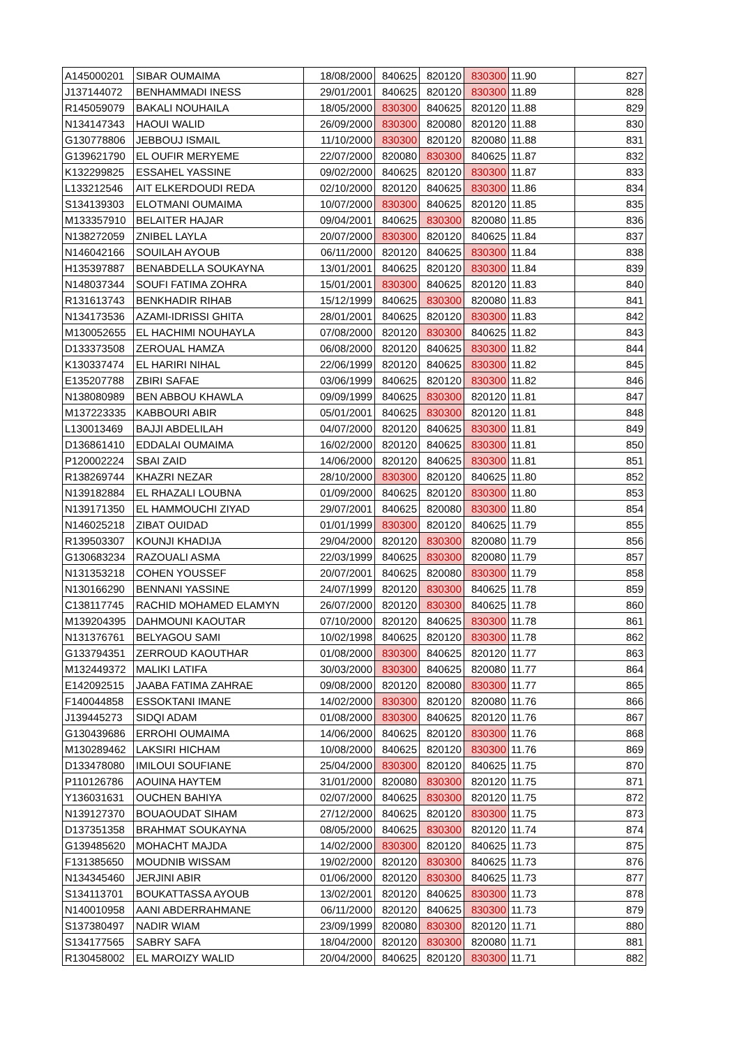| A145000201 | SIBAR OUMAIMA | 18/08/2000 | 840625 | 820120 | 830300 | 11.90 | 827 |
| J137144072 | BENHAMMADI INESS | 29/01/2001 | 840625 | 820120 | 830300 | 11.89 | 828 |
| R145059079 | BAKALI NOUHAILA | 18/05/2000 | 830300 | 840625 | 820120 | 11.88 | 829 |
| N134147343 | HAOUI WALID | 26/09/2000 | 830300 | 820080 | 820120 | 11.88 | 830 |
| G130778806 | JEBBOUJ ISMAIL | 11/10/2000 | 830300 | 820120 | 820080 | 11.88 | 831 |
| G139621790 | EL OUFIR MERYEME | 22/07/2000 | 820080 | 830300 | 840625 | 11.87 | 832 |
| K132299825 | ESSAHEL YASSINE | 09/02/2000 | 840625 | 820120 | 830300 | 11.87 | 833 |
| L133212546 | AIT ELKERDOUDI REDA | 02/10/2000 | 820120 | 840625 | 830300 | 11.86 | 834 |
| S134139303 | ELOTMANI OUMAIMA | 10/07/2000 | 830300 | 840625 | 820120 | 11.85 | 835 |
| M133357910 | BELAITER HAJAR | 09/04/2001 | 840625 | 830300 | 820080 | 11.85 | 836 |
| N138272059 | ZNIBEL LAYLA | 20/07/2000 | 830300 | 820120 | 840625 | 11.84 | 837 |
| N146042166 | SOUILAH AYOUB | 06/11/2000 | 820120 | 840625 | 830300 | 11.84 | 838 |
| H135397887 | BENABDELLA SOUKAYNA | 13/01/2001 | 840625 | 820120 | 830300 | 11.84 | 839 |
| N148037344 | SOUFI FATIMA ZOHRA | 15/01/2001 | 830300 | 840625 | 820120 | 11.83 | 840 |
| R131613743 | BENKHADIR RIHAB | 15/12/1999 | 840625 | 830300 | 820080 | 11.83 | 841 |
| N134173536 | AZAMI-IDRISSI GHITA | 28/01/2001 | 840625 | 820120 | 830300 | 11.83 | 842 |
| M130052655 | EL HACHIMI NOUHAYLA | 07/08/2000 | 820120 | 830300 | 840625 | 11.82 | 843 |
| D133373508 | ZEROUAL HAMZA | 06/08/2000 | 820120 | 840625 | 830300 | 11.82 | 844 |
| K130337474 | EL HARIRI NIHAL | 22/06/1999 | 820120 | 840625 | 830300 | 11.82 | 845 |
| E135207788 | ZBIRI SAFAE | 03/06/1999 | 840625 | 820120 | 830300 | 11.82 | 846 |
| N138080989 | BEN ABBOU KHAWLA | 09/09/1999 | 840625 | 830300 | 820120 | 11.81 | 847 |
| M137223335 | KABBOURI ABIR | 05/01/2001 | 840625 | 830300 | 820120 | 11.81 | 848 |
| L130013469 | BAJJI ABDELILAH | 04/07/2000 | 820120 | 840625 | 830300 | 11.81 | 849 |
| D136861410 | EDDALAI OUMAIMA | 16/02/2000 | 820120 | 840625 | 830300 | 11.81 | 850 |
| P120002224 | SBAI ZAID | 14/06/2000 | 820120 | 840625 | 830300 | 11.81 | 851 |
| R138269744 | KHAZRI NEZAR | 28/10/2000 | 830300 | 820120 | 840625 | 11.80 | 852 |
| N139182884 | EL RHAZALI LOUBNA | 01/09/2000 | 840625 | 820120 | 830300 | 11.80 | 853 |
| N139171350 | EL HAMMOUCHI ZIYAD | 29/07/2001 | 840625 | 820080 | 830300 | 11.80 | 854 |
| N146025218 | ZIBAT OUIDAD | 01/01/1999 | 830300 | 820120 | 840625 | 11.79 | 855 |
| R139503307 | KOUNJI KHADIJA | 29/04/2000 | 820120 | 830300 | 820080 | 11.79 | 856 |
| G130683234 | RAZOUALI ASMA | 22/03/1999 | 840625 | 830300 | 820080 | 11.79 | 857 |
| N131353218 | COHEN YOUSSEF | 20/07/2001 | 840625 | 820080 | 830300 | 11.79 | 858 |
| N130166290 | BENNANI YASSINE | 24/07/1999 | 820120 | 830300 | 840625 | 11.78 | 859 |
| C138117745 | RACHID MOHAMED ELAMYN | 26/07/2000 | 820120 | 830300 | 840625 | 11.78 | 860 |
| M139204395 | DAHMOUNI KAOUTAR | 07/10/2000 | 820120 | 840625 | 830300 | 11.78 | 861 |
| N131376761 | BELYAGOU SAMI | 10/02/1998 | 840625 | 820120 | 830300 | 11.78 | 862 |
| G133794351 | ZERROUD KAOUTHAR | 01/08/2000 | 830300 | 840625 | 820120 | 11.77 | 863 |
| M132449372 | MALIKI LATIFA | 30/03/2000 | 830300 | 840625 | 820080 | 11.77 | 864 |
| E142092515 | JAABA FATIMA ZAHRAE | 09/08/2000 | 820120 | 820080 | 830300 | 11.77 | 865 |
| F140044858 | ESSOKTANI IMANE | 14/02/2000 | 830300 | 820120 | 820080 | 11.76 | 866 |
| J139445273 | SIDQI ADAM | 01/08/2000 | 830300 | 840625 | 820120 | 11.76 | 867 |
| G130439686 | ERROHI OUMAIMA | 14/06/2000 | 840625 | 820120 | 830300 | 11.76 | 868 |
| M130289462 | LAKSIRI HICHAM | 10/08/2000 | 840625 | 820120 | 830300 | 11.76 | 869 |
| D133478080 | IMILOUI SOUFIANE | 25/04/2000 | 830300 | 820120 | 840625 | 11.75 | 870 |
| P110126786 | AOUINA HAYTEM | 31/01/2000 | 820080 | 830300 | 820120 | 11.75 | 871 |
| Y136031631 | OUCHEN BAHIYA | 02/07/2000 | 840625 | 830300 | 820120 | 11.75 | 872 |
| N139127370 | BOUAOUDAT SIHAM | 27/12/2000 | 840625 | 820120 | 830300 | 11.75 | 873 |
| D137351358 | BRAHMAT SOUKAYNA | 08/05/2000 | 840625 | 830300 | 820120 | 11.74 | 874 |
| G139485620 | MOHACHT MAJDA | 14/02/2000 | 830300 | 820120 | 840625 | 11.73 | 875 |
| F131385650 | MOUDNIB WISSAM | 19/02/2000 | 820120 | 830300 | 840625 | 11.73 | 876 |
| N134345460 | JERJINI ABIR | 01/06/2000 | 820120 | 830300 | 840625 | 11.73 | 877 |
| S134113701 | BOUKATTASSA AYOUB | 13/02/2001 | 820120 | 840625 | 830300 | 11.73 | 878 |
| N140010958 | AANI ABDERRAHMANE | 06/11/2000 | 820120 | 840625 | 830300 | 11.73 | 879 |
| S137380497 | NADIR WIAM | 23/09/1999 | 820080 | 830300 | 820120 | 11.71 | 880 |
| S134177565 | SABRY SAFA | 18/04/2000 | 820120 | 830300 | 820080 | 11.71 | 881 |
| R130458002 | EL MAROIZY WALID | 20/04/2000 | 840625 | 820120 | 830300 | 11.71 | 882 |